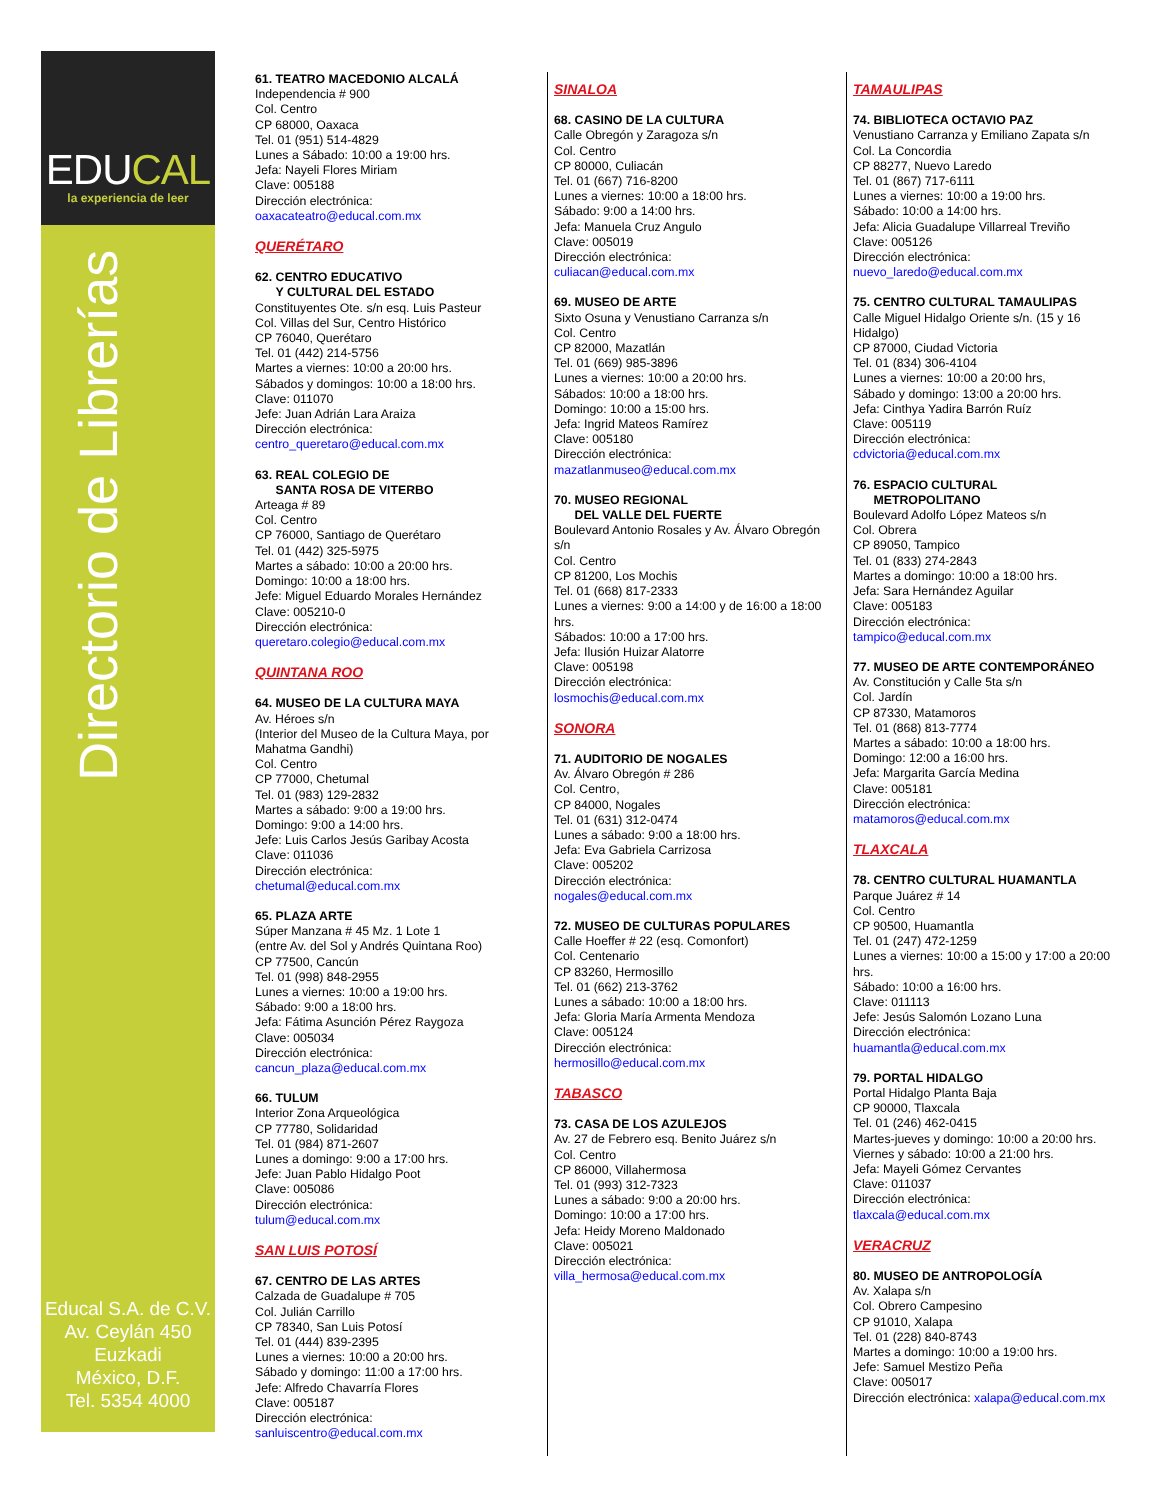EDUCAL
la experiencia de leer
Directorio de Librerías
Educal S.A. de C.V.
Av. Ceylán 450
Euzkadi
México, D.F.
Tel. 5354 4000
61. TEATRO MACEDONIO ALCALÁ
Independencia # 900
Col. Centro
CP 68000, Oaxaca
Tel. 01 (951) 514-4829
Lunes a Sábado: 10:00 a 19:00 hrs.
Jefa: Nayeli Flores Miriam
Clave: 005188
Dirección electrónica:
oaxacateatro@educal.com.mx
QUERÉTARO
62. CENTRO EDUCATIVO
Y CULTURAL DEL ESTADO
Constituyentes Ote. s/n esq. Luis Pasteur
Col. Villas del Sur, Centro Histórico
CP 76040, Querétaro
Tel. 01 (442) 214-5756
Martes a viernes: 10:00 a 20:00 hrs.
Sábados y domingos: 10:00 a 18:00 hrs.
Clave: 011070
Jefe: Juan Adrián Lara Araiza
Dirección electrónica:
centro_queretaro@educal.com.mx
63. REAL COLEGIO DE
SANTA ROSA DE VITERBO
Arteaga # 89
Col. Centro
CP 76000, Santiago de Querétaro
Tel. 01 (442) 325-5975
Martes a sábado: 10:00 a 20:00 hrs.
Domingo: 10:00 a 18:00 hrs.
Jefe: Miguel Eduardo Morales Hernández
Clave: 005210-0
Dirección electrónica:
queretaro.colegio@educal.com.mx
QUINTANA ROO
64. MUSEO DE LA CULTURA MAYA
Av. Héroes s/n
(Interior del Museo de la Cultura Maya, por Mahatma Gandhi)
Col. Centro
CP 77000, Chetumal
Tel. 01 (983) 129-2832
Martes a sábado: 9:00 a 19:00 hrs.
Domingo: 9:00 a 14:00 hrs.
Jefe: Luis Carlos Jesús Garibay Acosta
Clave: 011036
Dirección electrónica:
chetumal@educal.com.mx
65. PLAZA ARTE
Súper Manzana # 45 Mz. 1 Lote 1
(entre Av. del Sol y Andrés Quintana Roo)
CP 77500, Cancún
Tel. 01 (998) 848-2955
Lunes a viernes: 10:00 a 19:00 hrs.
Sábado: 9:00 a 18:00 hrs.
Jefa: Fátima Asunción Pérez Raygoza
Clave: 005034
Dirección electrónica:
cancun_plaza@educal.com.mx
66. TULUM
Interior Zona Arqueológica
CP 77780, Solidaridad
Tel. 01 (984) 871-2607
Lunes a domingo: 9:00 a 17:00 hrs.
Jefe: Juan Pablo Hidalgo Poot
Clave: 005086
Dirección electrónica:
tulum@educal.com.mx
SAN LUIS POTOSÍ
67. CENTRO DE LAS ARTES
Calzada de Guadalupe # 705
Col. Julián Carrillo
CP 78340, San Luis Potosí
Tel. 01 (444) 839-2395
Lunes a viernes: 10:00 a 20:00 hrs.
Sábado y domingo: 11:00 a 17:00 hrs.
Jefe: Alfredo Chavarría Flores
Clave: 005187
Dirección electrónica:
sanluiscentro@educal.com.mx
SINALOA
68. CASINO DE LA CULTURA
Calle Obregón y Zaragoza s/n
Col. Centro
CP 80000, Culiacán
Tel. 01 (667) 716-8200
Lunes a viernes: 10:00 a 18:00 hrs.
Sábado: 9:00 a 14:00 hrs.
Jefa: Manuela Cruz Angulo
Clave: 005019
Dirección electrónica:
culiacan@educal.com.mx
69. MUSEO DE ARTE
Sixto Osuna y Venustiano Carranza s/n
Col. Centro
CP 82000, Mazatlán
Tel. 01 (669) 985-3896
Lunes a viernes: 10:00 a 20:00 hrs.
Sábados: 10:00 a 18:00 hrs.
Domingo: 10:00 a 15:00 hrs.
Jefa: Ingrid Mateos Ramírez
Clave: 005180
Dirección electrónica:
mazatlanmuseo@educal.com.mx
70. MUSEO REGIONAL
DEL VALLE DEL FUERTE
Boulevard Antonio Rosales y Av. Álvaro Obregón s/n
Col. Centro
CP 81200, Los Mochis
Tel. 01 (668) 817-2333
Lunes a viernes: 9:00 a 14:00 y de 16:00 a 18:00 hrs.
Sábados: 10:00 a 17:00 hrs.
Jefa: Ilusión Huizar Alatorre
Clave: 005198
Dirección electrónica:
losmochis@educal.com.mx
SONORA
71. AUDITORIO DE NOGALES
Av. Álvaro Obregón # 286
Col. Centro,
CP 84000, Nogales
Tel. 01 (631) 312-0474
Lunes a sábado: 9:00 a 18:00 hrs.
Jefa: Eva Gabriela Carrizosa
Clave: 005202
Dirección electrónica:
nogales@educal.com.mx
72. MUSEO DE CULTURAS POPULARES
Calle Hoeffer # 22 (esq. Comonfort)
Col. Centenario
CP 83260, Hermosillo
Tel. 01 (662) 213-3762
Lunes a sábado: 10:00 a 18:00 hrs.
Jefa: Gloria María Armenta Mendoza
Clave: 005124
Dirección electrónica:
hermosillo@educal.com.mx
TABASCO
73. CASA DE LOS AZULEJOS
Av. 27 de Febrero esq. Benito Juárez s/n
Col. Centro
CP 86000, Villahermosa
Tel. 01 (993) 312-7323
Lunes a sábado: 9:00 a 20:00 hrs.
Domingo: 10:00 a 17:00 hrs.
Jefa: Heidy Moreno Maldonado
Clave: 005021
Dirección electrónica:
villa_hermosa@educal.com.mx
TAMAULIPAS
74. BIBLIOTECA OCTAVIO PAZ
Venustiano Carranza y Emiliano Zapata s/n
Col. La Concordia
CP 88277, Nuevo Laredo
Tel. 01 (867) 717-6111
Lunes a viernes: 10:00 a 19:00 hrs.
Sábado: 10:00 a 14:00 hrs.
Jefa: Alicia Guadalupe Villarreal Treviño
Clave: 005126
Dirección electrónica:
nuevo_laredo@educal.com.mx
75. CENTRO CULTURAL TAMAULIPAS
Calle Miguel Hidalgo Oriente s/n. (15 y 16 Hidalgo)
CP 87000, Ciudad Victoria
Tel. 01 (834) 306-4104
Lunes a viernes: 10:00 a 20:00 hrs,
Sábado y domingo: 13:00 a 20:00 hrs.
Jefa: Cinthya Yadira Barrón Ruíz
Clave: 005119
Dirección electrónica:
cdvictoria@educal.com.mx
76. ESPACIO CULTURAL
METROPOLITANO
Boulevard Adolfo López Mateos s/n
Col. Obrera
CP 89050, Tampico
Tel. 01 (833) 274-2843
Martes a domingo: 10:00 a 18:00 hrs.
Jefa: Sara Hernández Aguilar
Clave: 005183
Dirección electrónica:
tampico@educal.com.mx
77. MUSEO DE ARTE CONTEMPORÁNEO
Av. Constitución y Calle 5ta s/n
Col. Jardín
CP 87330, Matamoros
Tel. 01 (868) 813-7774
Martes a sábado: 10:00 a 18:00 hrs.
Domingo: 12:00 a 16:00 hrs.
Jefa: Margarita García Medina
Clave: 005181
Dirección electrónica:
matamoros@educal.com.mx
TLAXCALA
78. CENTRO CULTURAL HUAMANTLA
Parque Juárez # 14
Col. Centro
CP 90500, Huamantla
Tel. 01 (247) 472-1259
Lunes a viernes: 10:00 a 15:00 y 17:00 a 20:00 hrs.
Sábado: 10:00 a 16:00 hrs.
Clave: 011113
Jefe: Jesús Salomón Lozano Luna
Dirección electrónica:
huamantla@educal.com.mx
79. PORTAL HIDALGO
Portal Hidalgo Planta Baja
CP 90000, Tlaxcala
Tel. 01 (246) 462-0415
Martes-jueves y domingo: 10:00 a 20:00 hrs.
Viernes y sábado: 10:00 a 21:00 hrs.
Jefa: Mayeli Gómez Cervantes
Clave: 011037
Dirección electrónica:
tlaxcala@educal.com.mx
VERACRUZ
80. MUSEO DE ANTROPOLOGÍA
Av. Xalapa s/n
Col. Obrero Campesino
CP 91010, Xalapa
Tel. 01 (228) 840-8743
Martes a domingo: 10:00 a 19:00 hrs.
Jefe: Samuel Mestizo Peña
Clave: 005017
Dirección electrónica: xalapa@educal.com.mx